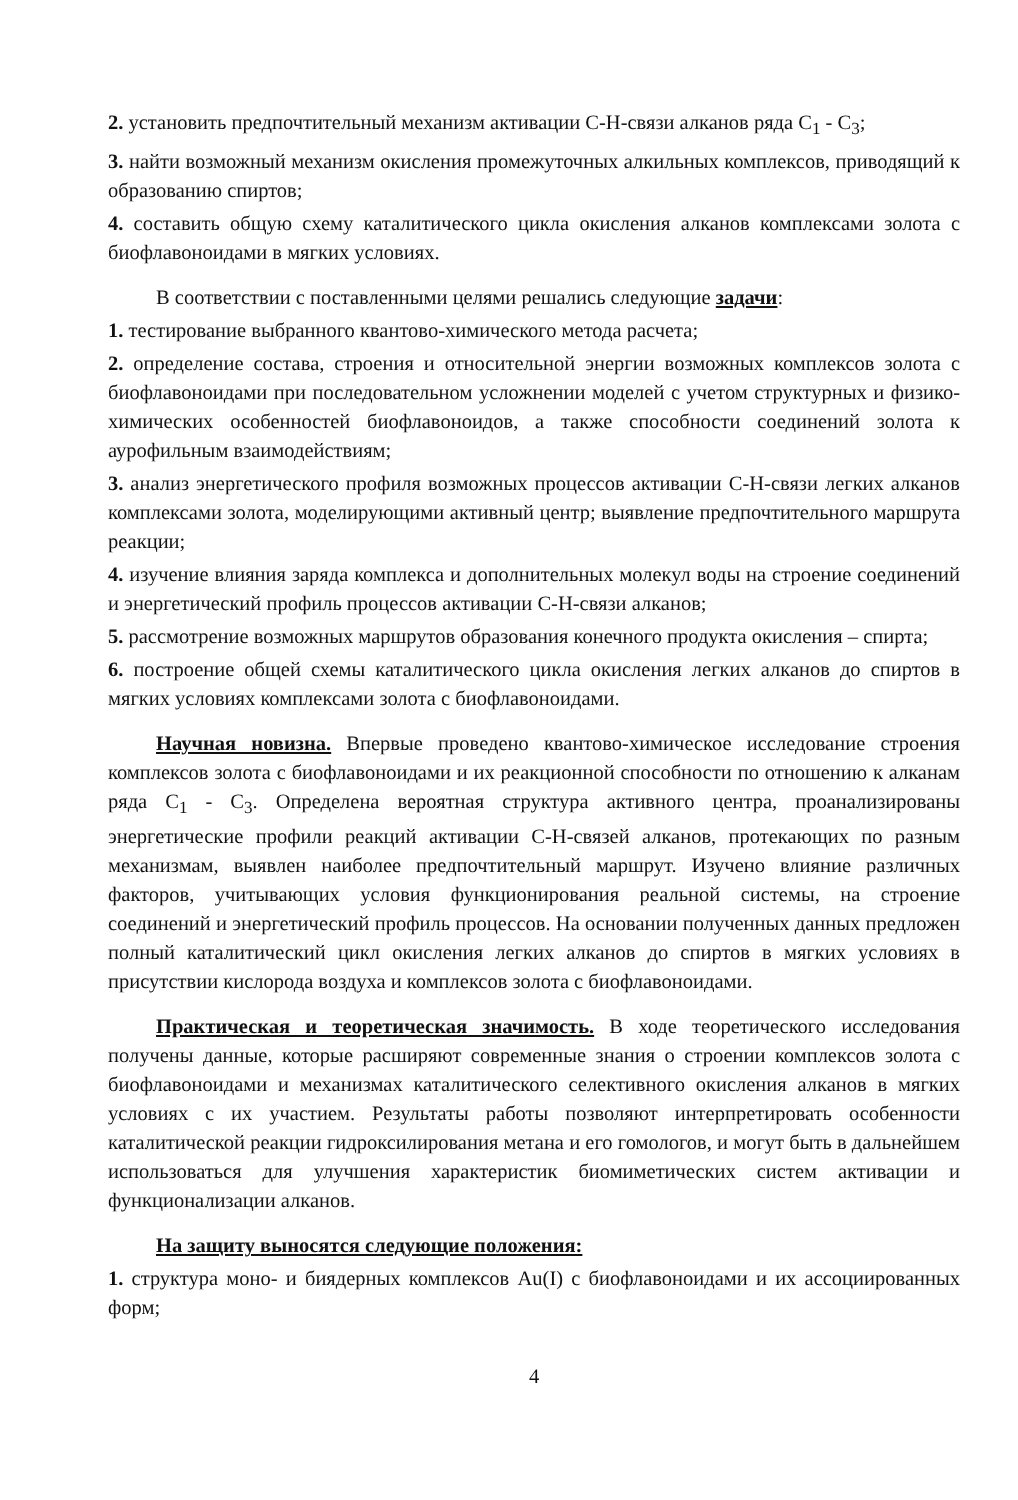2. установить предпочтительный механизм активации С-Н-связи алканов ряда С<sub>1</sub> - С<sub>3</sub>;
3. найти возможный механизм окисления промежуточных алкильных комплексов, приводящий к образованию спиртов;
4. составить общую схему каталитического цикла окисления алканов комплексами золота с биофлавоноидами в мягких условиях.
В соответствии с поставленными целями решались следующие задачи:
1. тестирование выбранного квантово-химического метода расчета;
2. определение состава, строения и относительной энергии возможных комплексов золота с биофлавоноидами при последовательном усложнении моделей с учетом структурных и физико-химических особенностей биофлавоноидов, а также способности соединений золота к аурофильным взаимодействиям;
3. анализ энергетического профиля возможных процессов активации С-Н-связи легких алканов комплексами золота, моделирующими активный центр; выявление предпочтительного маршрута реакции;
4. изучение влияния заряда комплекса и дополнительных молекул воды на строение соединений и энергетический профиль процессов активации С-Н-связи алканов;
5. рассмотрение возможных маршрутов образования конечного продукта окисления – спирта;
6. построение общей схемы каталитического цикла окисления легких алканов до спиртов в мягких условиях комплексами золота с биофлавоноидами.
Научная новизна. Впервые проведено квантово-химическое исследование строения комплексов золота с биофлавоноидами и их реакционной способности по отношению к алканам ряда С<sub>1</sub> - С<sub>3</sub>. Определена вероятная структура активного центра, проанализированы энергетические профили реакций активации С-Н-связей алканов, протекающих по разным механизмам, выявлен наиболее предпочтительный маршрут. Изучено влияние различных факторов, учитывающих условия функционирования реальной системы, на строение соединений и энергетический профиль процессов. На основании полученных данных предложен полный каталитический цикл окисления легких алканов до спиртов в мягких условиях в присутствии кислорода воздуха и комплексов золота с биофлавоноидами.
Практическая и теоретическая значимость. В ходе теоретического исследования получены данные, которые расширяют современные знания о строении комплексов золота с биофлавоноидами и механизмах каталитического селективного окисления алканов в мягких условиях с их участием. Результаты работы позволяют интерпретировать особенности каталитической реакции гидроксилирования метана и его гомологов, и могут быть в дальнейшем использоваться для улучшения характеристик биомиметических систем активации и функционализации алканов.
На защиту выносятся следующие положения:
1. структура моно- и биядерных комплексов Au(I) с биофлавоноидами и их ассоциированных форм;
4